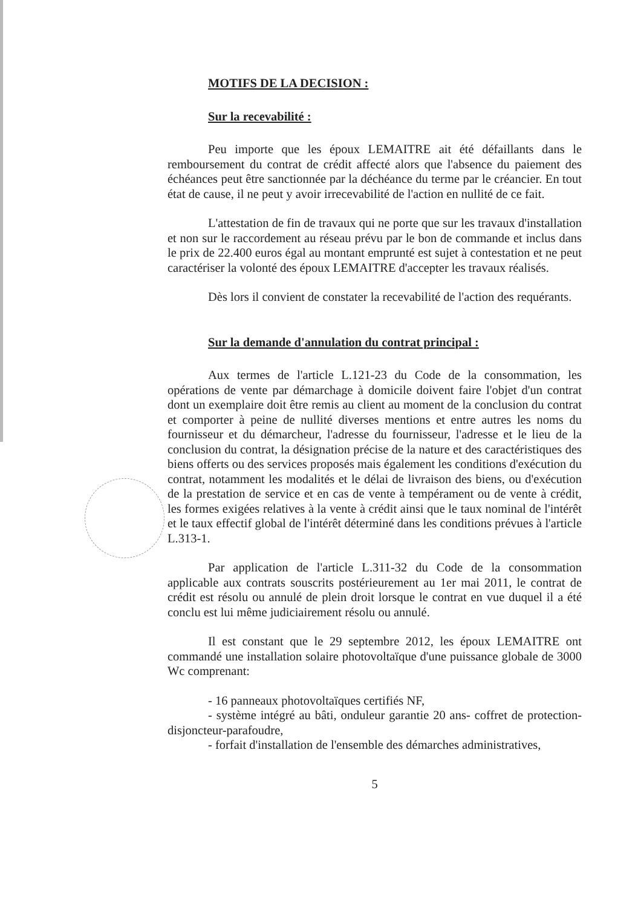MOTIFS DE LA DECISION :
Sur la recevabilité :
Peu importe que les époux LEMAITRE ait été défaillants dans le remboursement du contrat de crédit affecté alors que l'absence du paiement des échéances peut être sanctionnée par la déchéance du terme par le créancier. En tout état de cause, il ne peut y avoir irrecevabilité de l'action en nullité de ce fait.
L'attestation de fin de travaux qui ne porte que sur les travaux d'installation et non sur le raccordement au réseau prévu par le bon de commande et inclus dans le prix de 22.400 euros égal au montant emprunté est sujet à contestation et ne peut caractériser la volonté des époux LEMAITRE d'accepter les travaux réalisés.
Dès lors il convient de constater la recevabilité de l'action des requérants.
Sur la demande d'annulation du contrat principal :
Aux termes de l'article L.121-23 du Code de la consommation, les opérations de vente par démarchage à domicile doivent faire l'objet d'un contrat dont un exemplaire doit être remis au client au moment de la conclusion du contrat et comporter à peine de nullité diverses mentions et entre autres les noms du fournisseur et du démarcheur, l'adresse du fournisseur, l'adresse et le lieu de la conclusion du contrat, la désignation précise de la nature et des caractéristiques des biens offerts ou des services proposés mais également les conditions d'exécution du contrat, notamment les modalités et le délai de livraison des biens, ou d'exécution de la prestation de service et en cas de vente à tempérament ou de vente à crédit, les formes exigées relatives à la vente à crédit ainsi que le taux nominal de l'intérêt et le taux effectif global de l'intérêt déterminé dans les conditions prévues à l'article L.313-1.
Par application de l'article L.311-32 du Code de la consommation applicable aux contrats souscrits postérieurement au 1er mai 2011, le contrat de crédit est résolu ou annulé de plein droit lorsque le contrat en vue duquel il a été conclu est lui même judiciairement résolu ou annulé.
Il est constant que le 29 septembre 2012, les époux LEMAITRE ont commandé une installation solaire photovoltaïque d'une puissance globale de 3000 Wc comprenant:
- 16 panneaux photovoltaïques certifiés NF,
- système intégré au bâti, onduleur garantie 20 ans- coffret de protection-disjoncteur-parafoudre,
- forfait d'installation de l'ensemble des démarches administratives,
5